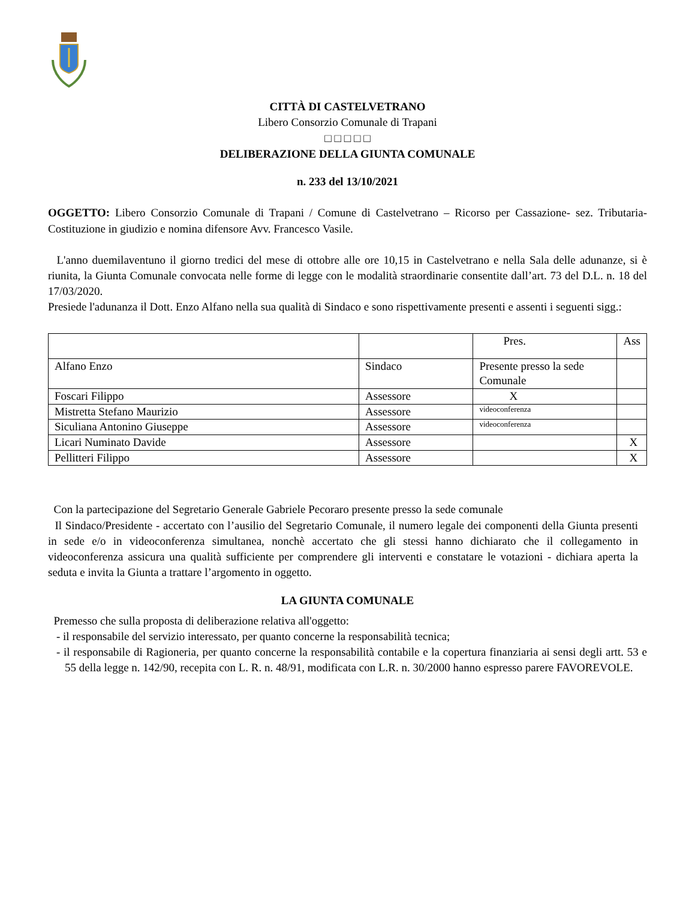CITTÀ DI CASTELVETRANO
Libero Consorzio Comunale di Trapani
□ □ □ □ □
DELIBERAZIONE DELLA GIUNTA COMUNALE
n. 233 del 13/10/2021
OGGETTO: Libero Consorzio Comunale di Trapani / Comune di Castelvetrano – Ricorso per Cassazione- sez. Tributaria- Costituzione in giudizio e nomina difensore Avv. Francesco Vasile.
L'anno duemilaventuno il giorno tredici del mese di ottobre alle ore 10,15 in Castelvetrano e nella Sala delle adunanze, si è riunita, la Giunta Comunale convocata nelle forme di legge con le modalità straordinarie consentite dall’art. 73 del D.L. n. 18 del 17/03/2020.
Presiede l'adunanza il Dott. Enzo Alfano nella sua qualità di Sindaco e sono rispettivamente presenti e assenti i seguenti sigg.:
| | | Pres. | Ass |
| Alfano Enzo | Sindaco | Presente presso la sede Comunale | |
| Foscari Filippo | Assessore | X | |
| Mistretta Stefano Maurizio | Assessore | videoconferenza | |
| Siculiana Antonino Giuseppe | Assessore | videoconferenza | |
| Licari Numinato Davide | Assessore | | X |
| Pellitteri Filippo | Assessore | | X |
Con la partecipazione del Segretario Generale Gabriele Pecoraro presente presso la sede comunale
Il Sindaco/Presidente - accertato con l’ausilio del Segretario Comunale, il numero legale dei componenti della Giunta presenti in sede e/o in videoconferenza simultanea, nonchè accertato che gli stessi hanno dichiarato che il collegamento in videoconferenza assicura una qualità sufficiente per comprendere gli interventi e constatare le votazioni - dichiara aperta la seduta e invita la Giunta a trattare l’argomento in oggetto.
LA GIUNTA COMUNALE
Premesso che sulla proposta di deliberazione relativa all'oggetto:
- il responsabile del servizio interessato, per quanto concerne la responsabilità tecnica;
- il responsabile di Ragioneria, per quanto concerne la responsabilità contabile e la copertura finanziaria ai sensi degli artt. 53 e 55 della legge n. 142/90, recepita con L. R. n. 48/91, modificata con L.R. n. 30/2000 hanno espresso parere FAVOREVOLE.